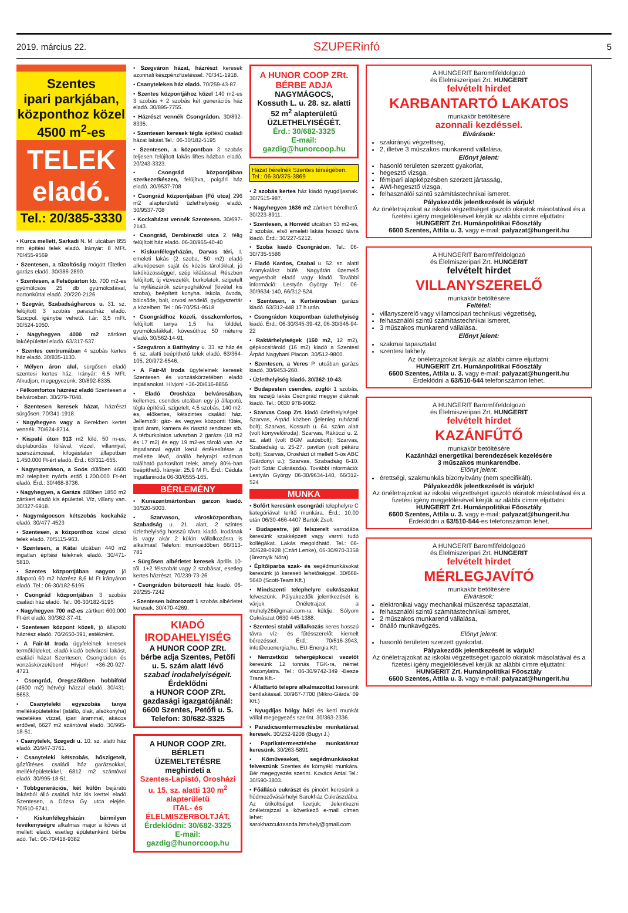2019. március 22. SZUPERinfó 5
Szentes
ipari parkjában,
központhoz közel
4500 m<sup>2</sup>-es
TELEK eladó.
Tel.: 20/385-3330
• Kurca mellett, Sarkadi N. M. utcában 855 nm építési telek eladó. Irányár: 8 MFt. 70/455-9569
• Szentesen, a tűzoltóság mögött fűtetlen garázs eladó. 30/386-2890.
• Szentesen, a Felsőpárton kb. 700 m2-es gyümölcsös 25 db gyümölcsfával, nortonkúttal eladó. 20/220-2126.
• Szegvár, Szabadságharcos u. 31. sz. felújított 3 szobás parasztház eladó. Szocpol. igénybe vehető. I.ár: 3,5 mFt. 30/524-1050.
• Nagyhegyen 4000 m2 zártkert lakóépülettel eladó. 63/317-537.
• Szentes centrumában 4 szobás kertes ház eladó. 30/835-1130.
• Mélyen áron alul, sürgősen eladó szentesi kertes ház. Irányár: 6,5 MFt. Alkudjon, megegyezünk. 30/892-8335.
• Félkomfortos házrész eladó Szentesen a belvárosban. 30/279-7048.
• Szentesen keresek házat, házrészt sürgősen. 70/341-1918.
• Nagyhegyen vagy a Berekben kertet vennék. 70/624-8714.
• Kispaté úton 913 m2 föld, 50 m-es, duplabordás fóliával, vízzel, villannyal, szerszámossal, kifogástalan állapotban 1.450.000 Ft-ért eladó. Érd.: 63/311-655.
• Nagynyomáson, a Soós dűlőben 4600 m2 telepített nyárfa erdő 1.200.000 Ft-ért eladó. Érd.: 30/468-8736.
• Nagyhegyen, a Garázs dűlőben 1850 m2 zártkert eladó kis épülettel. Víz, villany van. 30/327-6918.
• Nagymágocson kétszobás kockaház eladó. 30/477-4523
• Szentesen, a központhoz közel olcsó telek eladó. 70/5115-963.
• Szentesen, a Kátai utcában 440 m2 ingatlan építési teleknek eladó. 30/471-5810.
• Szentes központjában nagyon jó állapotú 60 m2 házrész 8,6 M Ft irányáron eladó. Tel.: 06-30/182-5195
• Csongrád központjában 3 szobás családi ház eladó. Tel.: 06-30/182-5195
• Nagyhegyen 700 m2-es zártkert 600.000 Ft-ért eladó. 30/362-37-41.
• Szentesen központ közeli, jó állapotú házrész eladó. 70/2650-391, estéknént.
• A Fair-M Iroda ügyfeleinek keresek termőföldeket, eladó-kiadó belvárosi lakást, családi házat Szentesen, Csongrádon és vonzáskörzetében! Hívjon! +36-20-927- 4721
• Csongrád, Öregszőlőben hobbiföld (4600 m2) hétvégi házzal eladó. 30/431-5653.
• Csanyteleki egyszobás tanya melléképületekkel (istálló, ólak, alsókonyha) vezetékes vízzel, ipari árammal, akácos erdővel, 6627 m2 szántóval eladó. 30/995-18-51.
• Csanytelek, Szegedi u. 10. sz. alatti ház eladó. 20/947-3761.
• Csanyteleki kétszobás, hőszigetelt, gázfűtéses családi ház garázsokkal, melléképületekkel, 6812 m2 szántóval eladó. 30/995-18-51.
• Többgenerációs, két külön bejáratú lakásból álló családi ház kis kerttel eladó Szentesen, a Dózsa Gy. utca elején. 70/610-6741.
• Kiskunfélegyházán bármilyen tevékenységre alkalmas major a köves út mellett eladó, esetleg épületenként bérbe adó. Tel.: 06-70/418-9382
• Szegváron házat, házrészt keresek azonnali készpénzfizetéssel. 70/341-1918.
• Csanyteleken ház eladó. 70/259-43-87.
• Szentes központjához közel 140 m2-es 3 szobás + 2 szobás két generációs ház eladó. 30/895-7755.
• Házrészt vennék Csongrádon. 30/892-8335.
• Szentesen keresek tégla építésű családi házat lakást.Tel.: 06-30/182-5195
• Szentesen, a központban 3 szobás teljesen felújított lakás liftes házban eladó. 20/243-3323.
• Csongrád központjában szerkezetkészen, felújítva, polgári ház eladó. 30/9537-708
• Csongrád központjában (Fő utca) 296 m2 alapterületű üzlethelyiség eladó. 30/9537-708
• Kockaházat vennék Szentesen. 30/697-2143.
• Csongrád, Dembinszki utca 2. félig felújított ház eladó. 06-30/965-40-40
• Kiskunfélegyházán, Darvas téri, I. emeleti lakás (2 szoba, 50 m2) eladó alkuképesen saját és közös tárolókkal, jó lakóközösséggel, szép kilátással. Részben felújított, új vízvezeték, burkolatok, szigetelt fa nyílászárók szúnyoghálóval (kivétel kis szoba), beépített konyha. Iskola, óvoda, bölcsőde, bolt, orvosi rendelő, gyógyszertár a közelben. Tel.: 06-70/251-9518
• Csongrádhoz közeli, összkomfortos, felújított tanya 1,5 ha földdel, gyümölcsfákkal, kövesúthoz 50 méterre eladó. 30/562-14-91.
• Szegváron a Batthyány u. 33. sz ház és 5. sz. alatti beépíthető telek eladó. 63/364-105, 20/972-6546.
• A Fair-M Iroda ügyfeleinek keresek Szentesen és vonzáskörzetében eladó ingatlanokat. Hívjon! +36-20/616-8856
• Eladó Orosháza belvárosában, kellemes, csendes utcában egy jó állapotú, tégla építésű, szigetelt, 4,5 szobás, 140 m2-es, előkertes, kétszintes családi ház. Jellemzői: gáz- és vegyes központi fűtés, ipari áram, kamera és riasztó rendszer stb. A térburkolatos udvarban 2 garázs (18 m2 és 17 m2) és egy 19 m2-es tároló van. Az ingatlannal együtt kerül értékesítésre a mellette lévő, önálló helyrajzi számon található parkosított telek, amely 80%-ban beépíthető. Irányár: 25,9 M Ft. Érd.: Cédula Ingatlaniroda 06-30/6555-165.
BÉRLEMÉNY
• Kunszentmártonban garzon kiadó. 30/520-5003.
• Szarvason, városközpontban, Szabadság u. 21. alatt, 2 szintes üzlethelyiség hosszú távra kiadó. Irodának is vagy akár 2 külön vállalkozásra is alkalmas! Telefon: munkaidőben 66/313-781
• Sürgősen albérletet keresek április 10-től, 1+2 félszobát vagy 2 szobásat, esetleg kertes házrészt. 70/239-73-26.
• Csongrádon bútorozott ház kiadó. 06-20/255-7242
• Szentesen bútorozott 1 szobás albérletet keresek. 30/470-4269.
KIADÓ IRODAHELYISÉG
A HUNOR COOP ZRt.
bérbe adja Szentes, Petőfi u. 5. szám alatt lévő szabad irodahelyiségeit.
Érdeklődni
a HUNOR COOP ZRt. gazdasági igazgatójánál:
6600 Szentes, Petőfi u. 5.
Telefon: 30/682-3325
A HUNOR COOP ZRt.
BÉRLETI ÜZEMELTETÉSRE
meghirdeti a
Szentes-Lapistó, Orosházi u. 15. sz. alatti 130 m<sup>2</sup> alapterületű
ITAL- és ÉLELMISZERBOLTJÁT.
Érdeklődni: 30/682-3325
E-mail: gazdig@hunorcoop.hu
A HUNOR COOP ZRt.
BÉRBE ADJA
NAGYMÁGOCS,
Kossuth L. u. 28. sz. alatti
52 m<sup>2</sup> alapterületű
ÜZLETHELYISÉGÉT.
Érd.: 30/682-3325
E-mail: gazdig@hunorcoop.hu
Házat bérelnék Szentes térségében. Tel.: 06-30/375-3869
• 2 szobás kertes ház kiadó nyugdíjasnak. 30/7515-987.
• Nagyhegyen 1636 m2 zártkert bérelhető. 30/223-8911.
• Szentesen, a Honvéd utcában 53 m2-es, 2 szobás, első emeleti lakás hosszú távra kiadó. Érd.: 30/227-5212.
• Szoba kiadó Csongrádon. Tel.: 06-30/735-5586
• Eladó Kardos, Csabai u. 52. sz. alatti Aranykalász büfé. Nagyátán üzemelő vegyesbolt eladó vagy kiadó. További információ: Lestyán György Tel.: 06-30/9634-140, 66/312-524.
• Szentesen, a Kertvárosban garázs kiadó. 63/312-448 17 h után.
• Csongrádon központban üzlethelyiség kiadó. Érd.: 06-30/345-39-42, 06-30/346-94-22
• Raktárhelyiségek (160 m2, 12 m2), gépkocsitároló (16 m2) kiadó a Szentesi Árpád Nagybani Piacon. 30/512-9800.
• Szentesen, a Veres P. utcában garázs kiadó. 30/9453-260.
• Üzlethelyiség kiadó. 30/362-10-43.
• Budapesten csendes, zuglói 1 szobás, kis rezsijű lakás Csongrád megyei diáknak kiadó. Tel.: 0630 978-9062.
• Szarvas Coop Zrt. kiadó üzlethelyiségei: Szarvas, Árpád közben (jelenleg ruházati bolt); Szarvas, Kossuth u. 64. szám alatt (volt könyvelőiroda); Szarvas, Rákóczi u. 2. sz. alatt (volt BGM autósbolt); Szarvas, Szabadság u. 25-27. pavilon (volt pékáru bolt); Szarvas, Orosházi út mellett 5-ös ABC (Gárdonyi u.); Szarvas, Szabadság 6-10. (volt Sztár Cukrászda). További információ: Lestyán György 06-30/9634-140, 66/312-524
MUNKA
• Sofőrt keresünk csongrádi telephelyre C kategóriával terítő munkára. Érd.: 10.00 után 06/30-466-4407 Bartók Zsolt
• Budapestre, jól felszerelt varrodába keresünk szakképzett vagy varrni tudó kollégákat. Lakás megoldható. Tel.: 06-30/628-0928 (Czári Lenke), 06-30/970-3358 (Breznyik Nóra)
• Építőiparba szak- és segédmunkásokat keresünk jó kereseti lehetőséggel. 30/668-5640 (Scott-Team Kft.)
• Mindszenti telephelyre cukrászokat felveszünk. Pályakezdők jelentkezését is várjuk. Önéletrajzot a muhely26@gmail.com-ra küldje. Sólyom Cukrászat 0630 445-1388.
• Szentesi stabil vállalkozás keres hosszú távra víz- és fűtésszerelőt kiemelt bérezéssel. Érd.: 70/516-3943, info@euenergia.hu, EU-Energia Kft.
• Nemzetközi tehergépkocsi vezetőt keresünk 12 tonnás TGK-ra, német viszonylatra. Tel.: 06-30/9742-349 -Besze Trans Kft.-
• Állattartó telepre alkalmazottat keresünk bentlakással. 30/967-7700 (Mikro-Gárda' 09 Kft.)
• Nyugdíjas hölgy házi és kerti munkát vállal megegyezés szerint. 30/363-2336.
• Paradicsomtermesztésbe munkatársat keresek. 30/252-9208 (Bugyi J.)
• Paprikatermesztésbe munkatársat keresünk. 30/263-5891.
• Kőműveseket, segédmunkásokat felveszünk Szentes és környéki munkára. Bér megegyezés szerint. Kovács Antal Tel.: 30/590-3803.
• Főállású cukrászt és pincért keresünk a hódmezővásárhelyi Sarokház Cukrászdába. Az útiköltséget fizetjük. Jelentkezni önéletrajzzal a következő e-mail címen lehet: sarokhazcukraszda.hmvhely@gmail.com
A HUNGERIT Baromfifeldolgozó
és Élelmiszeripari Zrt. HUNGERIT
felvételt hirdet
KARBANTARTÓ LAKATOS
munkakör betöltésére
azonnali kezdéssel.
Elvárások:
szakirányú végzettség,
2, illetve 3 műszakos munkarend vállalása.
Előnyt jelent:
hasonló területen szerzett gyakorlat,
hegesztő vizsga,
fémipari alapképzésben szerzett jártasság,
AWI-hegesztő vizsga,
felhasználói szintű számítástechnikai ismeret.
Pályakezdők jelentkezését is várjuk!
Az önéletrajzokat az iskolai végzettséget igazoló okiratok másolatával és a fizetési igény megjelölésével kérjük az alábbi címre eljuttatni:
HUNGERIT Zrt. Humánpolitikai Főosztály
6600 Szentes, Attila u. 3. vagy e-mail: palyazat@hungerit.hu
A HUNGERIT Baromfifeldolgozó
és Élelmiszeripari Zrt. HUNGERIT
felvételt hirdet
VILLANYSZERELŐ
munkakör betöltésére
Feltétel:
villanyszerelő vagy villamosipari technikusi végzettség,
felhasználói szintű számítástechnikai ismeret,
3 műszakos munkarend vállalása.
Előnyt jelent:
szakmai tapasztalat
szentesi lakhely.
Az önéletrajzokat kérjük az alábbi címre eljuttatni:
HUNGERIT Zrt. Humánpolitikai Főosztály
6600 Szentes, Attila u. 3. vagy e-mail: palyazat@hungerit.hu
Érdeklődni a 63/510-544 telefonszámon lehet.
A HUNGERIT Baromfifeldolgozó
és Élelmiszeripari Zrt. HUNGERIT
felvételt hirdet
KAZÁNFŰTŐ
munkakör betöltésére
Kazánházi energetikai berendezések kezelésére
3 műszakos munkarendbe.
Előnyt jelent:
érettségi, szakmunkás bizonyítvány (nem specifikált).
Pályakezdők jelentkezését is várjuk!
Az önéletrajzokat az iskolai végzettséget igazoló okiratok másolatával és a fizetési igény megjelölésével kérjük az alábbi címre eljuttatni:
HUNGERIT Zrt. Humánpolitikai Főosztály
6600 Szentes, Attila u. 3. vagy e-mail: palyazat@hungerit.hu
Érdeklődni a 63/510-544-es telefonszámon lehet.
A HUNGERIT Baromfifeldolgozó
és Élelmiszeripari Zrt. HUNGERIT
felvételt hirdet
MÉRLEGJAVÍTÓ
munkakör betöltésére
Elvárások:
elektronikai vagy mechanikai műszerész tapasztalat,
felhasználói szintű számítástechnikai ismeret,
2 műszakos munkarend vállalása,
önálló munkavégzés.
Előnyt jelent:
hasonló területen szerzett gyakorlat.
Pályakezdők jelentkezését is várjuk!
Az önéletrajzokat az iskolai végzettséget igazoló okiratok másolatával és a fizetési igény megjelölésével kérjük az alábbi címre eljuttatni:
HUNGERIT Zrt. Humánpolitikai Főosztály
6600 Szentes, Attila u. 3. vagy e-mail: palyazat@hungerit.hu